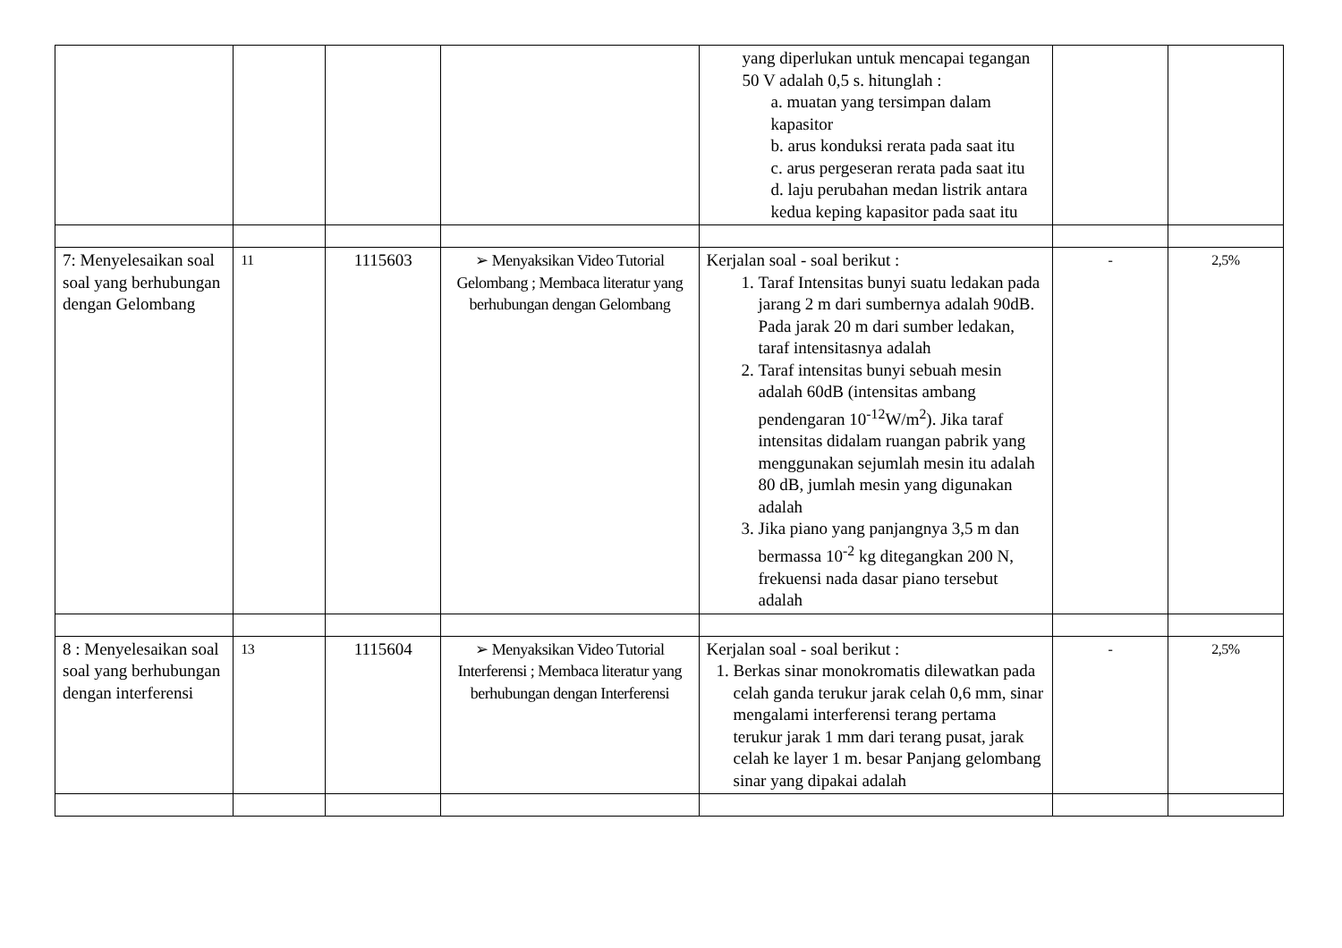| | | | | yang diperlukan untuk mencapai tegangan 50 V adalah 0,5 s. hitunglah : a. muatan yang tersimpan dalam kapasitor b. arus konduksi rerata pada saat itu c. arus pergeseran rerata pada saat itu d. laju perubahan medan listrik antara kedua keping kapasitor pada saat itu | | |
| 7: Menyelesaikan soal soal yang berhubungan dengan Gelombang | 11 | 1115603 | ➢ Menyaksikan Video Tutorial Gelombang ; Membaca literatur yang berhubungan dengan Gelombang | Kerjalan soal - soal berikut : 1. Taraf Intensitas bunyi suatu ledakan pada jarang 2 m dari sumbernya adalah 90dB. Pada jarak 20 m dari sumber ledakan, taraf intensitasnya adalah 2. Taraf intensitas bunyi sebuah mesin adalah 60dB (intensitas ambang pendengaran 10<sup>-12</sup>W/m<sup>2</sup>). Jika taraf intensitas didalam ruangan pabrik yang menggunakan sejumlah mesin itu adalah 80 dB, jumlah mesin yang digunakan adalah 3. Jika piano yang panjangnya 3,5 m dan bermassa 10<sup>-2</sup> kg ditegangkan 200 N, frekuensi nada dasar piano tersebut adalah | - | 2,5% |
| 8 : Menyelesaikan soal soal yang berhubungan dengan interferensi | 13 | 1115604 | ➢ Menyaksikan Video Tutorial Interferensi ; Membaca literatur yang berhubungan dengan Interferensi | Kerjalan soal - soal berikut : 1. Berkas sinar monokromatis dilewatkan pada celah ganda terukur jarak celah 0,6 mm, sinar mengalami interferensi terang pertama terukur jarak 1 mm dari terang pusat, jarak celah ke layer 1 m. besar Panjang gelombang sinar yang dipakai adalah | - | 2,5% |